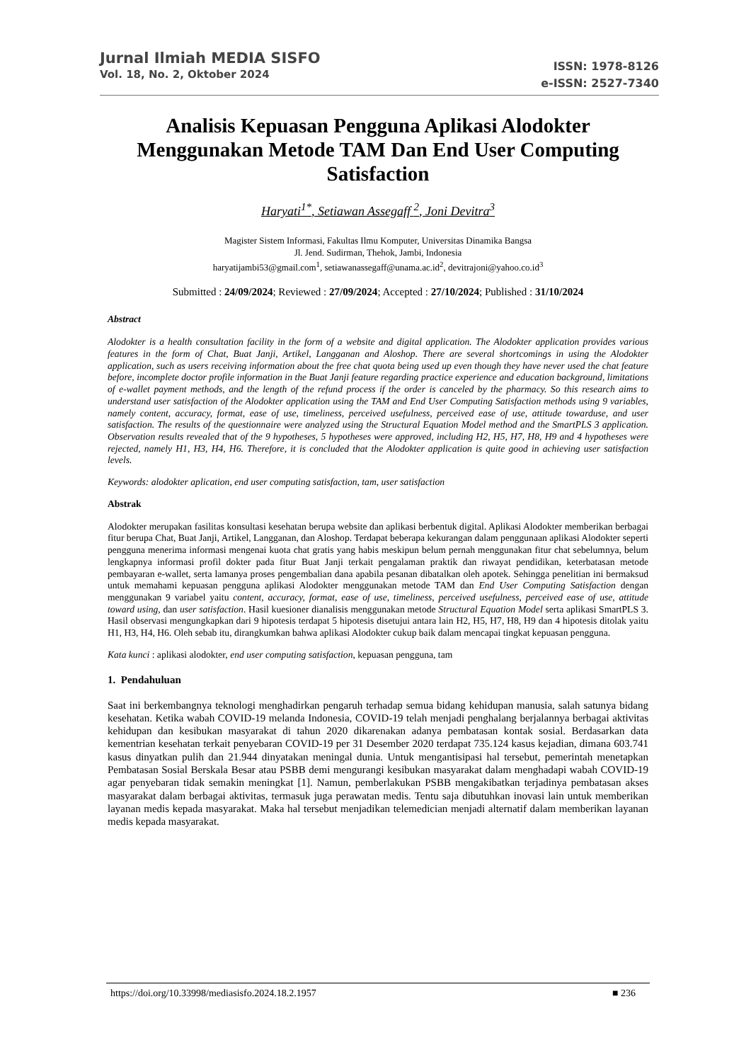Jurnal Ilmiah MEDIA SISFO
Vol. 18, No. 2, Oktober 2024
ISSN: 1978-8126
e-ISSN: 2527-7340
Analisis Kepuasan Pengguna Aplikasi Alodokter Menggunakan Metode TAM Dan End User Computing Satisfaction
Haryati<sup>1*</sup>, Setiawan Assegaff <sup>2</sup>, Joni Devitra<sup>3</sup>
Magister Sistem Informasi, Fakultas Ilmu Komputer, Universitas Dinamika Bangsa
Jl. Jend. Sudirman, Thehok, Jambi, Indonesia
haryatijambi53@gmail.com<sup>1</sup>, setiawanassegaff@unama.ac.id<sup>2</sup>, devitrajoni@yahoo.co.id<sup>3</sup>
Submitted : 24/09/2024; Reviewed : 27/09/2024; Accepted : 27/10/2024; Published : 31/10/2024
Abstract
Alodokter is a health consultation facility in the form of a website and digital application. The Alodokter application provides various features in the form of Chat, Buat Janji, Artikel, Langganan and Aloshop. There are several shortcomings in using the Alodokter application, such as users receiving information about the free chat quota being used up even though they have never used the chat feature before, incomplete doctor profile information in the Buat Janji feature regarding practice experience and education background, limitations of e-wallet payment methods, and the length of the refund process if the order is canceled by the pharmacy. So this research aims to understand user satisfaction of the Alodokter application using the TAM and End User Computing Satisfaction methods using 9 variables, namely content, accuracy, format, ease of use, timeliness, perceived usefulness, perceived ease of use, attitude towarduse, and user satisfaction. The results of the questionnaire were analyzed using the Structural Equation Model method and the SmartPLS 3 application. Observation results revealed that of the 9 hypotheses, 5 hypotheses were approved, including H2, H5, H7, H8, H9 and 4 hypotheses were rejected, namely H1, H3, H4, H6. Therefore, it is concluded that the Alodokter application is quite good in achieving user satisfaction levels.
Keywords: alodokter aplication, end user computing satisfaction, tam, user satisfaction
Abstrak
Alodokter merupakan fasilitas konsultasi kesehatan berupa website dan aplikasi berbentuk digital. Aplikasi Alodokter memberikan berbagai fitur berupa Chat, Buat Janji, Artikel, Langganan, dan Aloshop. Terdapat beberapa kekurangan dalam penggunaan aplikasi Alodokter seperti pengguna menerima informasi mengenai kuota chat gratis yang habis meskipun belum pernah menggunakan fitur chat sebelumnya, belum lengkapnya informasi profil dokter pada fitur Buat Janji terkait pengalaman praktik dan riwayat pendidikan, keterbatasan metode pembayaran e-wallet, serta lamanya proses pengembalian dana apabila pesanan dibatalkan oleh apotek. Sehingga penelitian ini bermaksud untuk memahami kepuasan pengguna aplikasi Alodokter menggunakan metode TAM dan End User Computing Satisfaction dengan menggunakan 9 variabel yaitu content, accuracy, format, ease of use, timeliness, perceived usefulness, perceived ease of use, attitude toward using, dan user satisfaction. Hasil kuesioner dianalisis menggunakan metode Structural Equation Model serta aplikasi SmartPLS 3. Hasil observasi mengungkapkan dari 9 hipotesis terdapat 5 hipotesis disetujui antara lain H2, H5, H7, H8, H9 dan 4 hipotesis ditolak yaitu H1, H3, H4, H6. Oleh sebab itu, dirangkumkan bahwa aplikasi Alodokter cukup baik dalam mencapai tingkat kepuasan pengguna.
Kata kunci : aplikasi alodokter, end user computing satisfaction, kepuasan pengguna, tam
1. Pendahuluan
Saat ini berkembangnya teknologi menghadirkan pengaruh terhadap semua bidang kehidupan manusia, salah satunya bidang kesehatan. Ketika wabah COVID-19 melanda Indonesia, COVID-19 telah menjadi penghalang berjalannya berbagai aktivitas kehidupan dan kesibukan masyarakat di tahun 2020 dikarenakan adanya pembatasan kontak sosial. Berdasarkan data kementrian kesehatan terkait penyebaran COVID-19 per 31 Desember 2020 terdapat 735.124 kasus kejadian, dimana 603.741 kasus dinyatkan pulih dan 21.944 dinyatakan meningal dunia. Untuk mengantisipasi hal tersebut, pemerintah menetapkan Pembatasan Sosial Berskala Besar atau PSBB demi mengurangi kesibukan masyarakat dalam menghadapi wabah COVID-19 agar penyebaran tidak semakin meningkat [1]. Namun, pemberlakukan PSBB mengakibatkan terjadinya pembatasan akses masyarakat dalam berbagai aktivitas, termasuk juga perawatan medis. Tentu saja dibutuhkan inovasi lain untuk memberikan layanan medis kepada masyarakat. Maka hal tersebut menjadikan telemedician menjadi alternatif dalam memberikan layanan medis kepada masyarakat.
https://doi.org/10.33998/mediasisfo.2024.18.2.1957 ■ 236